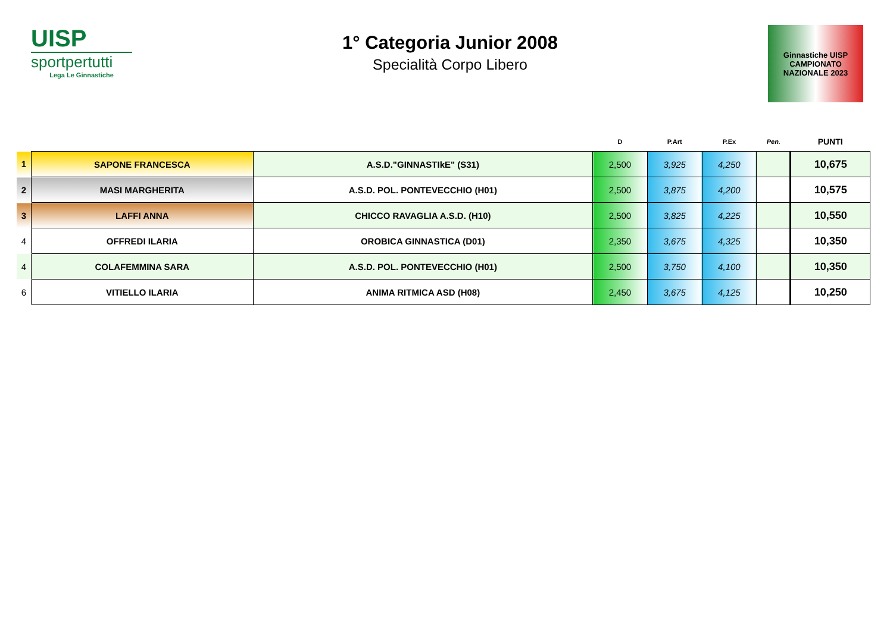UISP
sportpertutti
Lega Le Ginnastiche
1° Categoria Junior 2008
Specialità Corpo Libero
Ginnastiche UISP
CAMPIONATO
NAZIONALE 2023
| | | | D | P.Art | P.Ex | Pen. | PUNTI |
| --- | --- | --- | --- | --- | --- | --- | --- |
| 1 | SAPONE FRANCESCA | A.S.D."GINNASTIkE" (S31) | 2,500 | 3,925 | 4,250 | | 10,675 |
| 2 | MASI MARGHERITA | A.S.D. POL. PONTEVECCHIO (H01) | 2,500 | 3,875 | 4,200 | | 10,575 |
| 3 | LAFFI ANNA | CHICCO RAVAGLIA A.S.D. (H10) | 2,500 | 3,825 | 4,225 | | 10,550 |
| 4 | OFFREDI ILARIA | OROBICA GINNASTICA (D01) | 2,350 | 3,675 | 4,325 | | 10,350 |
| 4 | COLAFEMMINA SARA | A.S.D. POL. PONTEVECCHIO (H01) | 2,500 | 3,750 | 4,100 | | 10,350 |
| 6 | VITIELLO ILARIA | ANIMA RITMICA ASD (H08) | 2,450 | 3,675 | 4,125 | | 10,250 |